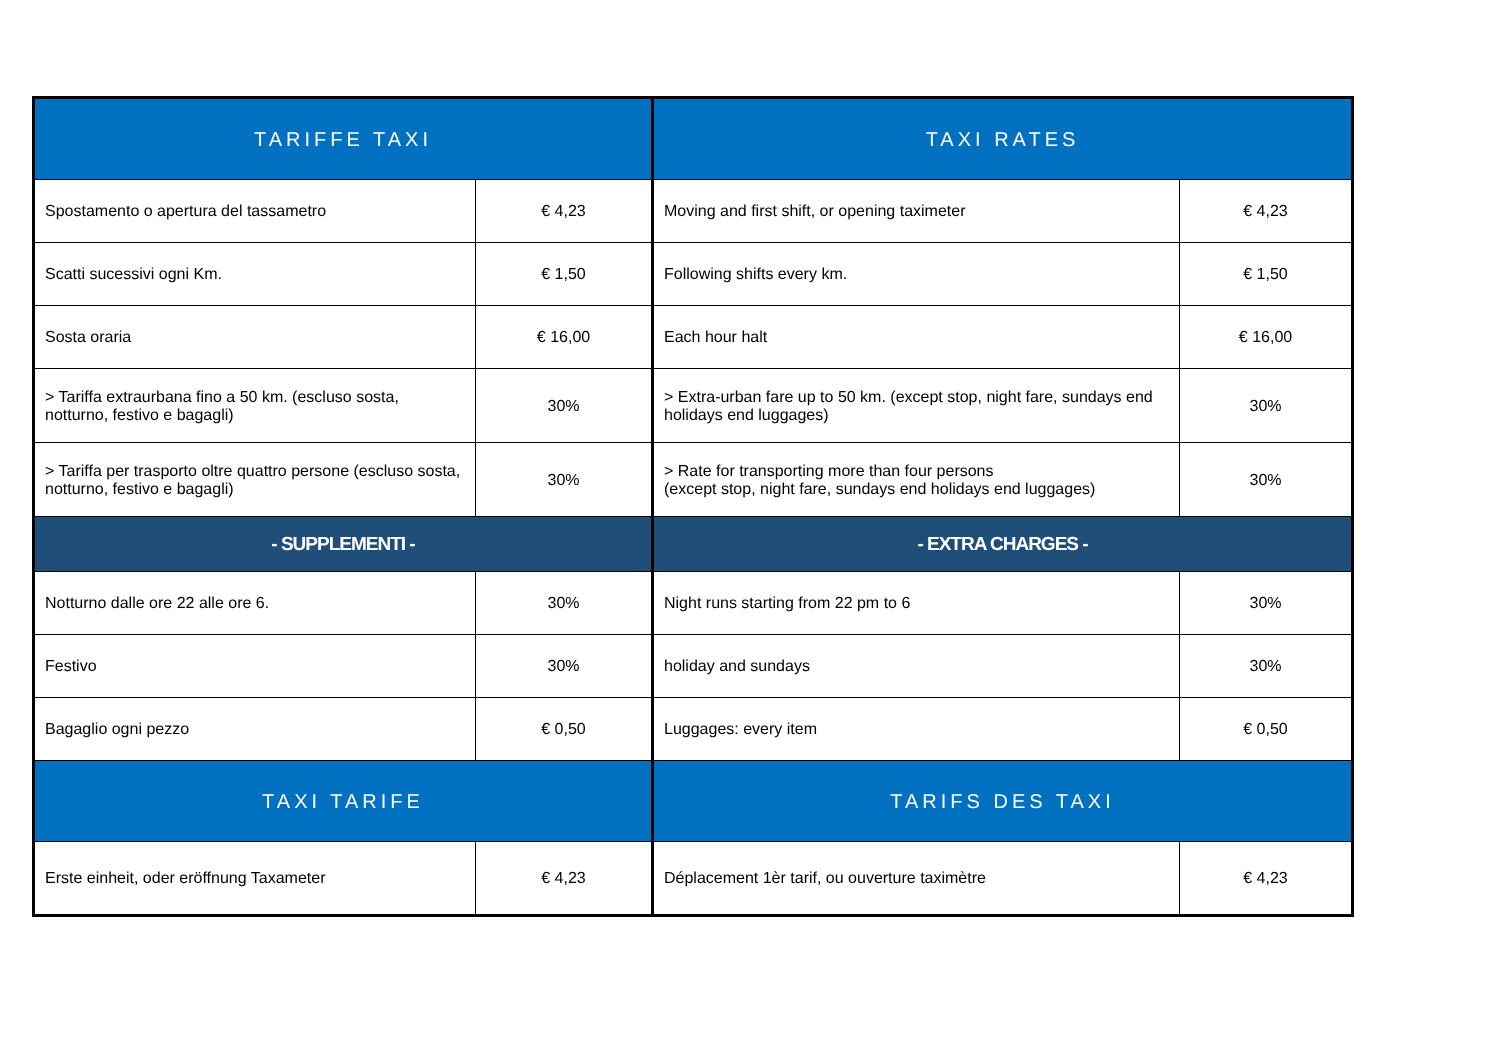| TARIFFE TAXI | | TAXI RATES | |
| --- | --- | --- | --- |
| Spostamento o apertura del tassametro | € 4,23 | Moving and first shift, or opening taximeter | € 4,23 |
| Scatti sucessivi ogni Km. | € 1,50 | Following shifts every km. | € 1,50 |
| Sosta oraria | € 16,00 | Each hour halt | € 16,00 |
| > Tariffa extraurbana fino a 50 km. (escluso sosta, notturno, festivo e bagagli) | 30% | > Extra-urban fare up to 50 km. (except stop, night fare, sundays end holidays end luggages) | 30% |
| > Tariffa per trasporto oltre quattro persone (escluso sosta, notturno, festivo e bagagli) | 30% | > Rate for transporting more than four persons (except stop, night fare, sundays end holidays end luggages) | 30% |
| - SUPPLEMENTI - | | - EXTRA CHARGES - | |
| Notturno dalle ore 22 alle ore 6. | 30% | Night runs starting from 22 pm to 6 | 30% |
| Festivo | 30% | holiday and sundays | 30% |
| Bagaglio ogni pezzo | € 0,50 | Luggages: every item | € 0,50 |
| TAXI TARIFE | | TARIFS DES TAXI | |
| Erste einheit, oder eröffnung Taxameter | € 4,23 | Déplacement 1èr tarif, ou ouverture taximètre | € 4,23 |